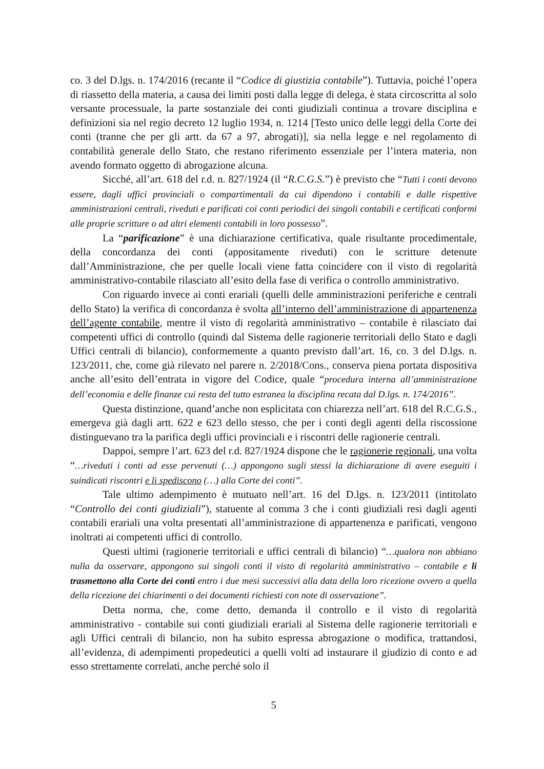co. 3 del D.lgs. n. 174/2016 (recante il “Codice di giustizia contabile”). Tuttavia, poiché l’opera di riassetto della materia, a causa dei limiti posti dalla legge di delega, è stata circoscritta al solo versante processuale, la parte sostanziale dei conti giudiziali continua a trovare disciplina e definizioni sia nel regio decreto 12 luglio 1934, n. 1214 [Testo unico delle leggi della Corte dei conti (tranne che per gli artt. da 67 a 97, abrogati)], sia nella legge e nel regolamento di contabilità generale dello Stato, che restano riferimento essenziale per l’intera materia, non avendo formato oggetto di abrogazione alcuna.
Sicché, all’art. 618 del r.d. n. 827/1924 (il “R.C.G.S.”) è previsto che “Tutti i conti devono essere, dagli uffici provinciali o compartimentali da cui dipendono i contabili e dalle rispettive amministrazioni centrali, riveduti e parificati coi conti periodici dei singoli contabili e certificati conformi alle proprie scritture o ad altri elementi contabili in loro possesso”.
La “parificazione” è una dichiarazione certificativa, quale risultante procedimentale, della concordanza dei conti (appositamente riveduti) con le scritture detenute dall’Amministrazione, che per quelle locali viene fatta coincidere con il visto di regolarità amministrativo-contabile rilasciato all’esito della fase di verifica o controllo amministrativo.
Con riguardo invece ai conti erariali (quelli delle amministrazioni periferiche e centrali dello Stato) la verifica di concordanza è svolta all’interno dell’amministrazione di appartenenza dell’agente contabile, mentre il visto di regolarità amministrativo – contabile è rilasciato dai competenti uffici di controllo (quindi dal Sistema delle ragionerie territoriali dello Stato e dagli Uffici centrali di bilancio), conformemente a quanto previsto dall’art. 16, co. 3 del D.lgs. n. 123/2011, che, come già rilevato nel parere n. 2/2018/Cons., conserva piena portata dispositiva anche all’esito dell’entrata in vigore del Codice, quale “procedura interna all’amministrazione dell’economia e delle finanze cui resta del tutto estranea la disciplina recata dal D.lgs. n. 174/2016”.
Questa distinzione, quand’anche non esplicitata con chiarezza nell’art. 618 del R.C.G.S., emergeva già dagli artt. 622 e 623 dello stesso, che per i conti degli agenti della riscossione distinguevano tra la parifica degli uffici provinciali e i riscontri delle ragionerie centrali.
Dappoi, sempre l’art. 623 del r.d. 827/1924 dispone che le ragionerie regionali, una volta “…riveduti i conti ad esse pervenuti (…) appongono sugli stessi la dichiarazione di avere eseguiti i suindicati riscontri e li spediscono (…) alla Corte dei conti”.
Tale ultimo adempimento è mutuato nell’art. 16 del D.lgs. n. 123/2011 (intitolato “Controllo dei conti giudiziali”), statuente al comma 3 che i conti giudiziali resi dagli agenti contabili erariali una volta presentati all’amministrazione di appartenenza e parificati, vengono inoltrati ai competenti uffici di controllo.
Questi ultimi (ragionerie territoriali e uffici centrali di bilancio) “…qualora non abbiano nulla da osservare, appongono sui singoli conti il visto di regolarità amministrativo – contabile e li trasmettono alla Corte dei conti entro i due mesi successivi alla data della loro ricezione ovvero a quella della ricezione dei chiarimenti o dei documenti richiesti con note di osservazione”.
Detta norma, che, come detto, demanda il controllo e il visto di regolarità amministrativo - contabile sui conti giudiziali erariali al Sistema delle ragionerie territoriali e agli Uffici centrali di bilancio, non ha subito espressa abrogazione o modifica, trattandosi, all’evidenza, di adempimenti propedeutici a quelli volti ad instaurare il giudizio di conto e ad esso strettamente correlati, anche perché solo il
5